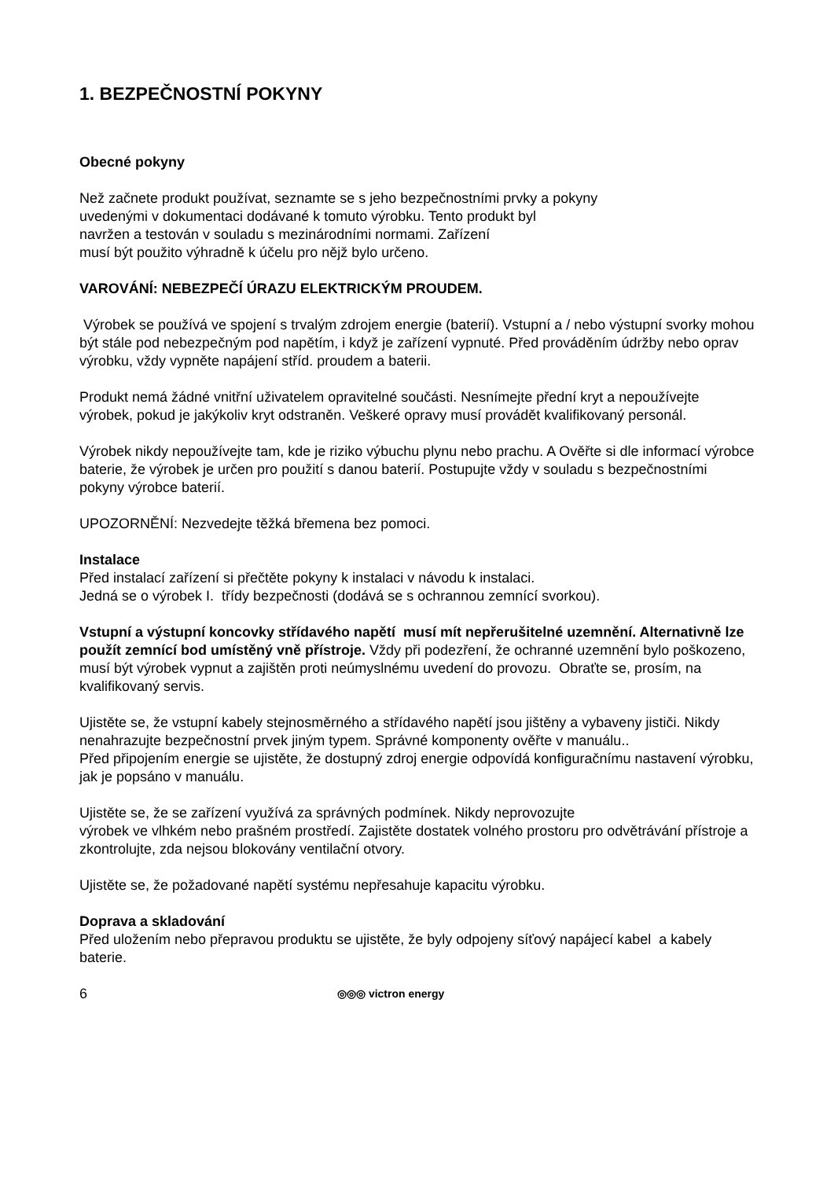1. BEZPEČNOSTNÍ POKYNY
Obecné pokyny
Než začnete produkt používat, seznamte se s jeho bezpečnostními prvky a pokyny
uvedenými v dokumentaci dodávané k tomuto výrobku. Tento produkt byl
navržen a testován v souladu s mezinárodními normami. Zařízení
musí být použito výhradně k účelu pro nějž bylo určeno.
VAROVÁNÍ: NEBEZPEČÍ ÚRAZU ELEKTRICKÝM PROUDEM.
Výrobek se používá ve spojení s trvalým zdrojem energie (baterií). Vstupní a / nebo výstupní svorky mohou být stále pod nebezpečným pod napětím, i když je zařízení vypnuté. Před prováděním údržby nebo oprav výrobku, vždy vypněte napájení stříd. proudem a baterii.
Produkt nemá žádné vnitřní uživatelem opravitelné součásti. Nesnímejte přední kryt a nepoužívejte výrobek, pokud je jakýkoliv kryt odstraněn. Veškeré opravy musí provádět kvalifikovaný personál.
Výrobek nikdy nepoužívejte tam, kde je riziko výbuchu plynu nebo prachu. A Ověřte si dle informací výrobce baterie, že výrobek je určen pro použití s danou baterií. Postupujte vždy v souladu s bezpečnostními pokyny výrobce baterií.
UPOZORNĚNÍ: Nezvedejte těžká břemena bez pomoci.
Instalace
Před instalací zařízení si přečtěte pokyny k instalaci v návodu k instalaci.
Jedná se o výrobek I. třídy bezpečnosti (dodává se s ochrannou zemnící svorkou).
Vstupní a výstupní koncovky střídavého napětí musí mít nepřerušitelné uzemnění. Alternativně lze použít zemnící bod umístěný vně přístroje. Vždy při podezření, že ochranné uzemnění bylo poškozeno, musí být výrobek vypnut a zajištěn proti neúmyslnému uvedení do provozu. Obraťte se, prosím, na kvalifikovaný servis.
Ujistěte se, že vstupní kabely stejnosměrného a střídavého napětí jsou jištěny a vybaveny jističi. Nikdy nenahrazujte bezpečnostní prvek jiným typem. Správné komponenty ověřte v manuálu..
Před připojením energie se ujistěte, že dostupný zdroj energie odpovídá konfiguračnímu nastavení výrobku, jak je popsáno v manuálu.
Ujistěte se, že se zařízení využívá za správných podmínek. Nikdy neprovozujte
výrobek ve vlhkém nebo prašném prostředí. Zajistěte dostatek volného prostoru pro odvětrávání přístroje a zkontrolujte, zda nejsou blokovány ventilační otvory.
Ujistěte se, že požadované napětí systému nepřesahuje kapacitu výrobku.
Doprava a skladování
Před uložením nebo přepravou produktu se ujistěte, že byly odpojeny síťový napájecí kabel a kabely baterie.
6 ◎◎◎ victron energy